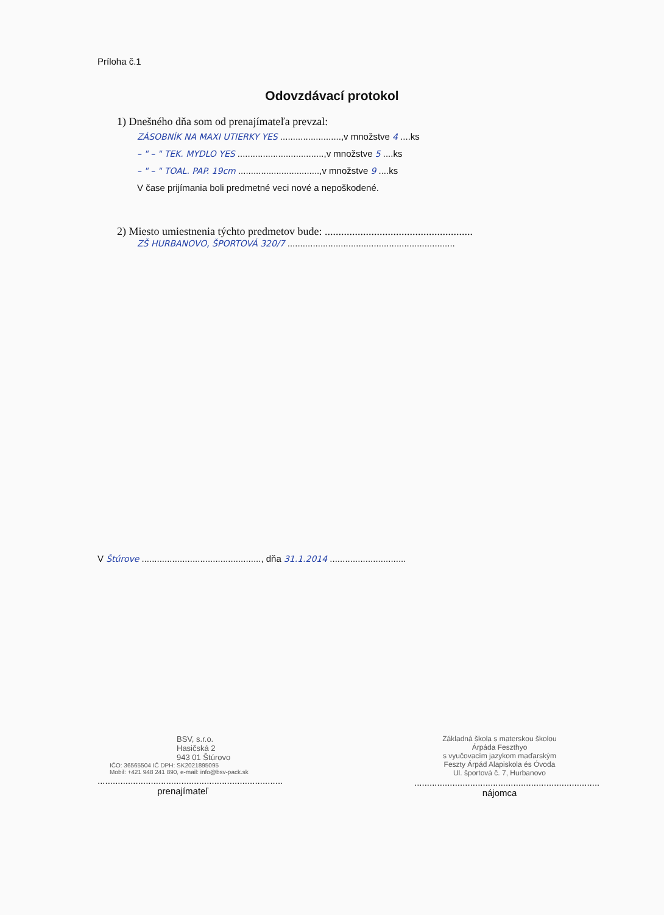Príloha č.1
Odovzdávací protokol
1) Dnešného dňa som od prenajímateľa prevzal:
ZÁSOBNÍK NA MAXI UTIERKY YES ........................,v množstve 4 ....ks
– " – " TEK. MYDLO YES ..................................,v množstve 5 ....ks
– " – " TOAL. PAP. 19cm ................................,v množstve 9 ....ks
V čase prijímania boli predmetné veci nové a nepoškodené.
2) Miesto umiestnenia týchto predmetov bude: ......................................................
ZŠ HURBANOVO, ŠPORTOVÁ 320/7 ..................................................................
V Štúrove ..............................................., dňa 31.1.2014 ..............................
BSV, s.r.o.
Hasičská 2
943 01 Štúrovo
IČO: 36565504 IČ DPH: SK2021895095
Mobil: +421 948 241 890, e-mail: info@bsv-pack.sk
.........................................................................
prenajímateľ
Základná škola s materskou školou
Árpáda Feszthyo
s vyučovacím jazykom maďarským
Feszty Árpád Alapiskola és Óvoda
Ul. športová č. 7, Hurbanovo
.........................................................................
nájomca